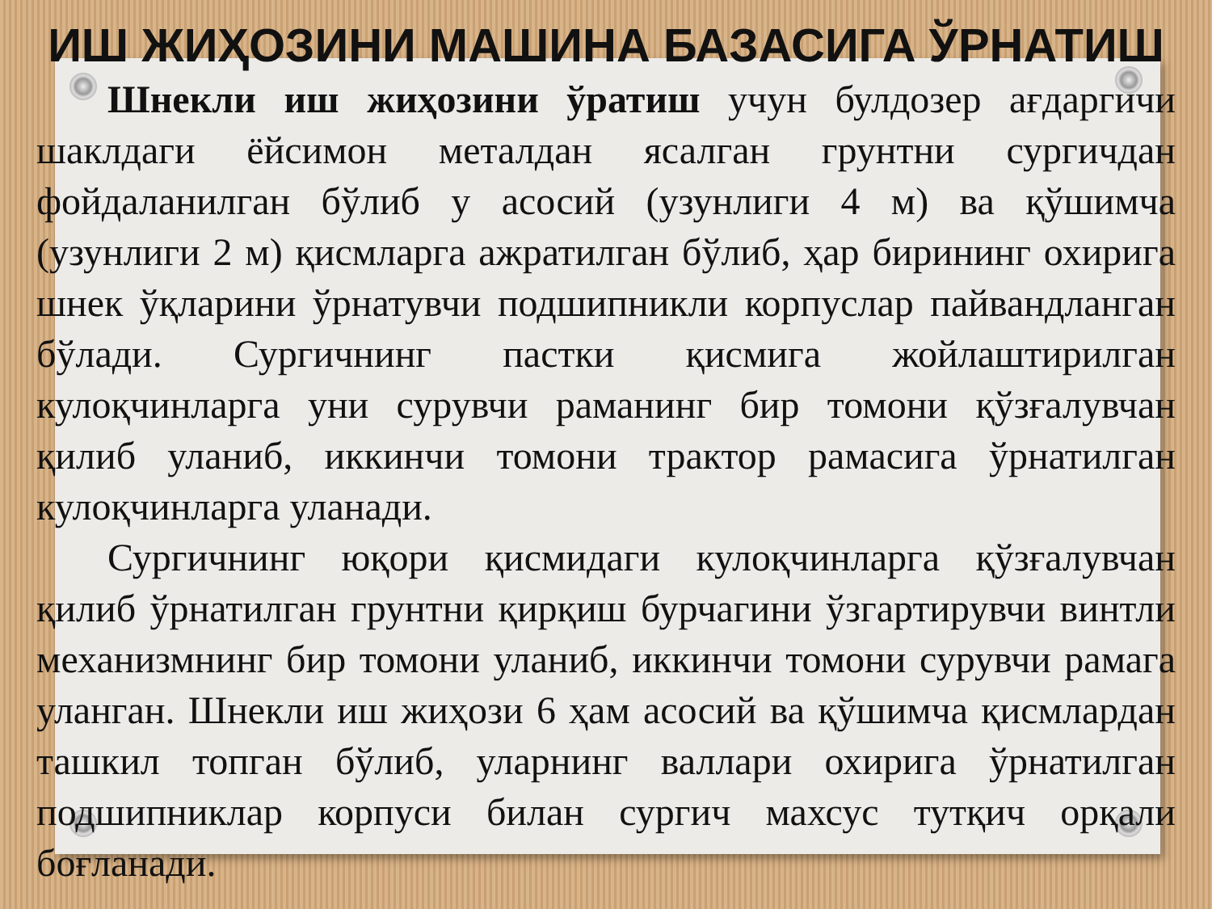ИШ ЖИҲОЗИНИ МАШИНА БАЗАСИГА ЎРНАТИШ
Шнекли иш жиҳозини ўратиш учун булдозер ағдаргичи шаклдаги ёйсимон металдан ясалган грунтни сургичдан фойдаланилган бўлиб у асосий (узунлиги 4 м) ва қўшимча (узунлиги 2 м) қисмларга ажратилган бўлиб, ҳар бирининг охирига шнек ўқларини ўрнатувчи подшипникли корпуслар пайвандланган бўлади. Сургичнинг пастки қисмига жойлаштирилган кулоқчинларга уни сурувчи раманинг бир томони қўзғалувчан қилиб уланиб, иккинчи томони трактор рамасига ўрнатилган кулоқчинларга уланади.
Сургичнинг юқори қисмидаги кулоқчинларга қўзғалувчан қилиб ўрнатилган грунтни қирқиш бурчагини ўзгартирувчи винтли механизмнинг бир томони уланиб, иккинчи томони сурувчи рамага уланган. Шнекли иш жиҳози 6 ҳам асосий ва қўшимча қисмлардан ташкил топган бўлиб, уларнинг валлари охирига ўрнатилган подшипниклар корпуси билан сургич махсус тутқич орқали боғланади.